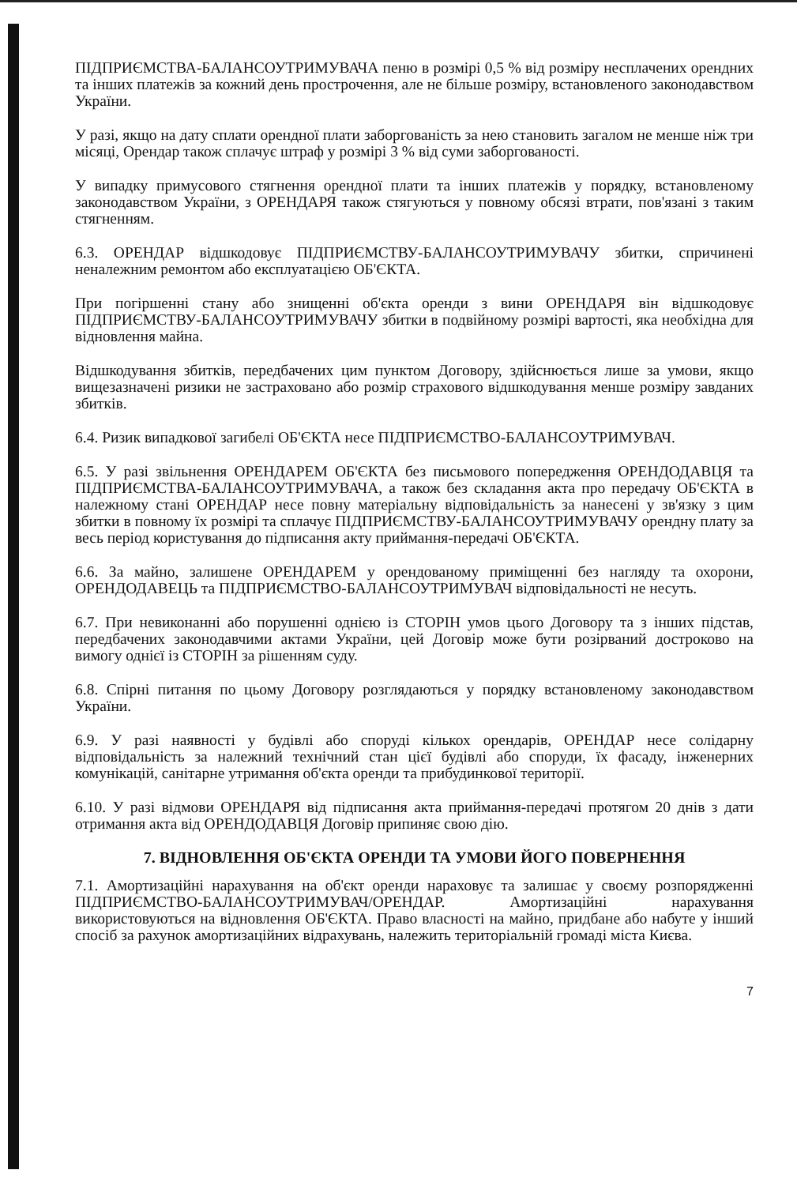ПІДПРИЄМСТВА-БАЛАНСОУТРИМУВАЧА пеню в розмірі 0,5 % від розміру несплачених орендних та інших платежів за кожний день прострочення, але не більше розміру, встановленого законодавством України.
У разі, якщо на дату сплати орендної плати заборгованість за нею становить загалом не менше ніж три місяці, Орендар також сплачує штраф у розмірі 3 % від суми заборгованості.
У випадку примусового стягнення орендної плати та інших платежів у порядку, встановленому законодавством України, з ОРЕНДАРЯ також стягуються у повному обсязі втрати, пов'язані з таким стягненням.
6.3. ОРЕНДАР відшкодовує ПІДПРИЄМСТВУ-БАЛАНСОУТРИМУВАЧУ збитки, спричинені неналежним ремонтом або експлуатацією ОБ'ЄКТА.
При погіршенні стану або знищенні об'єкта оренди з вини ОРЕНДАРЯ він відшкодовує ПІДПРИЄМСТВУ-БАЛАНСОУТРИМУВАЧУ збитки в подвійному розмірі вартості, яка необхідна для відновлення майна.
Відшкодування збитків, передбачених цим пунктом Договору, здійснюється лише за умови, якщо вищезазначені ризики не застраховано або розмір страхового відшкодування менше розміру завданих збитків.
6.4. Ризик випадкової загибелі ОБ'ЄКТА несе ПІДПРИЄМСТВО-БАЛАНСОУТРИМУВАЧ.
6.5. У разі звільнення ОРЕНДАРЕМ ОБ'ЄКТА без письмового попередження ОРЕНДОДАВЦЯ та ПІДПРИЄМСТВА-БАЛАНСОУТРИМУВАЧА, а також без складання акта про передачу ОБ'ЄКТА в належному стані ОРЕНДАР несе повну матеріальну відповідальність за нанесені у зв'язку з цим збитки в повному їх розмірі та сплачує ПІДПРИЄМСТВУ-БАЛАНСОУТРИМУВАЧУ орендну плату за весь період користування до підписання акту приймання-передачі ОБ'ЄКТА.
6.6. За майно, залишене ОРЕНДАРЕМ у орендованому приміщенні без нагляду та охорони, ОРЕНДОДАВЕЦЬ та ПІДПРИЄМСТВО-БАЛАНСОУТРИМУВАЧ відповідальності не несуть.
6.7. При невиконанні або порушенні однією із СТОРІН умов цього Договору та з інших підстав, передбачених законодавчими актами України, цей Договір може бути розірваний достроково на вимогу однієї із СТОРІН за рішенням суду.
6.8. Спірні питання по цьому Договору розглядаються у порядку встановленому законодавством України.
6.9. У разі наявності у будівлі або споруді кількох орендарів, ОРЕНДАР несе солідарну відповідальність за належний технічний стан цієї будівлі або споруди, їх фасаду, інженерних комунікацій, санітарне утримання об'єкта оренди та прибудинкової території.
6.10. У разі відмови ОРЕНДАРЯ від підписання акта приймання-передачі протягом 20 днів з дати отримання акта від ОРЕНДОДАВЦЯ Договір припиняє свою дію.
7. ВІДНОВЛЕННЯ ОБ'ЄКТА ОРЕНДИ ТА УМОВИ ЙОГО ПОВЕРНЕННЯ
7.1. Амортизаційні нарахування на об'єкт оренди нараховує та залишає у своєму розпорядженні ПІДПРИЄМСТВО-БАЛАНСОУТРИМУВАЧ/ОРЕНДАР. Амортизаційні нарахування використовуються на відновлення ОБ'ЄКТА. Право власності на майно, придбане або набуте у інший спосіб за рахунок амортизаційних відрахувань, належить територіальній громаді міста Києва.
7